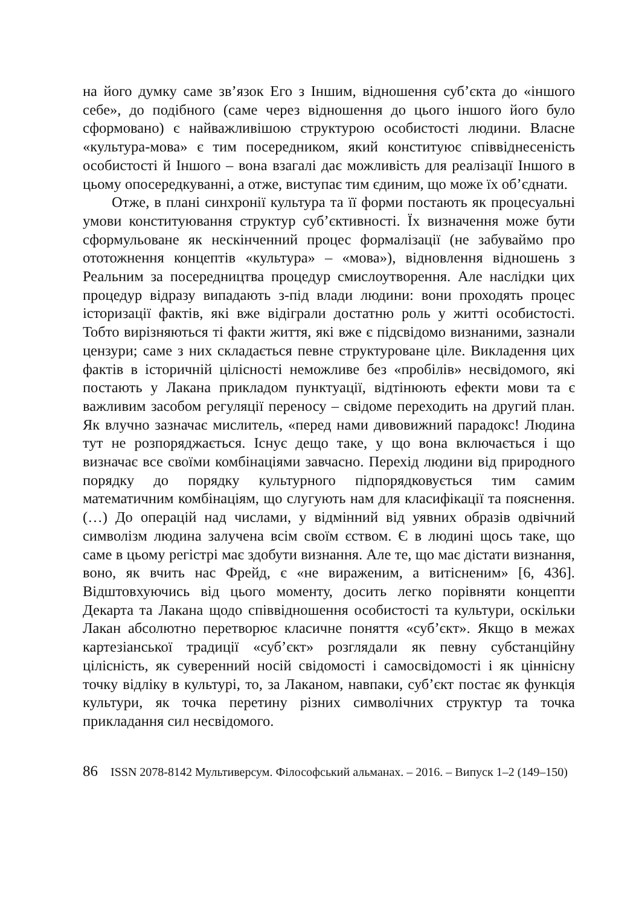на його думку саме зв’язок Его з Іншим, відношення суб’єкта до «іншого себе», до подібного (саме через відношення до цього іншого його було сформовано) є найважливішою структурою особистості людини. Власне «культура-мова» є тим посередником, який конституює співвіднесеність особистості й Іншого – вона взагалі дає можливість для реалізації Іншого в цьому опосередкуванні, а отже, виступає тим єдиним, що може їх об’єднати.
Отже, в плані синхронії культура та її форми постають як процесуальні умови конституювання структур суб’єктивності. Їх визначення може бути сформульоване як нескінченний процес формалізації (не забуваймо про ототожнення концептів «культура» – «мова»), відновлення відношень з Реальним за посередництва процедур смислоутворення. Але наслідки цих процедур відразу випадають з-під влади людини: вони проходять процес історизації фактів, які вже відіграли достатню роль у житті особистості. Тобто вирізняються ті факти життя, які вже є підсвідомо визнаними, зазнали цензури; саме з них складається певне структуроване ціле. Викладення цих фактів в історичній цілісності неможливе без «пробілів» несвідомого, які постають у Лакана прикладом пунктуації, відтінюють ефекти мови та є важливим засобом регуляції переносу – свідоме переходить на другий план. Як влучно зазначає мислитель, «перед нами дивовижний парадокс! Людина тут не розпоряджається. Існує дещо таке, у що вона включається і що визначає все своїми комбінаціями завчасно. Перехід людини від природного порядку до порядку культурного підпорядковується тим самим математичним комбінаціям, що слугують нам для класифікації та пояснення. (…) До операцій над числами, у відмінний від уявних образів одвічний символізм людина залучена всім своїм єством. Є в людині щось таке, що саме в цьому регістрі має здобути визнання. Але те, що має дістати визнання, воно, як вчить нас Фрейд, є «не вираженим, а витісненим» [6, 436]. Відштовхуючись від цього моменту, досить легко порівняти концепти Декарта та Лакана щодо співвідношення особистості та культури, оскільки Лакан абсолютно перетворює класичне поняття «суб’єкт». Якщо в межах картезіанської традиції «суб’єкт» розглядали як певну субстанційну цілісність, як суверенний носій свідомості і самосвідомості і як ціннісну точку відліку в культурі, то, за Лаканом, навпаки, суб’єкт постає як функція культури, як точка перетину різних символічних структур та точка прикладання сил несвідомого.
86 ISSN 2078-8142 Мультиверсум. Філософський альманах. – 2016. – Випуск 1–2 (149–150)